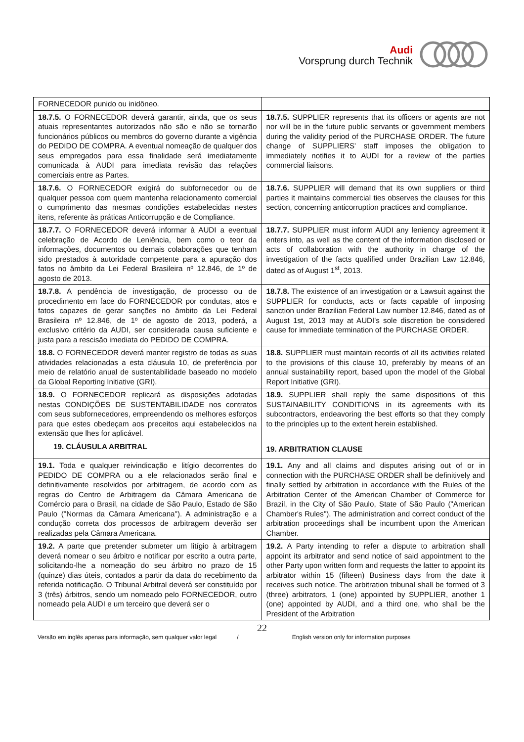Audi
Vorsprung durch Technik
| FORNECEDOR punido ou inidôneo. | |
| 18.7.5. O FORNECEDOR deverá garantir, ainda, que os seus atuais representantes autorizados não são e não se tornarão funcionários públicos ou membros do governo durante a vigência do PEDIDO DE COMPRA. A eventual nomeação de qualquer dos seus empregados para essa finalidade será imediatamente comunicada à AUDI para imediata revisão das relações comerciais entre as Partes. | 18.7.5. SUPPLIER represents that its officers or agents are not nor will be in the future public servants or government members during the validity period of the PURCHASE ORDER. The future change of SUPPLIERS' staff imposes the obligation to immediately notifies it to AUDI for a review of the parties commercial liaisons. |
| 18.7.6. O FORNECEDOR exigirá do subfornecedor ou de qualquer pessoa com quem mantenha relacionamento comercial o cumprimento das mesmas condições estabelecidas nestes itens, referente às práticas Anticorrupção e de Compliance. | 18.7.6. SUPPLIER will demand that its own suppliers or third parties it maintains commercial ties observes the clauses for this section, concerning anticorruption practices and compliance. |
| 18.7.7. O FORNECEDOR deverá informar à AUDI a eventual celebração de Acordo de Leniência, bem como o teor da informações, documentos ou demais colaborações que tenham sido prestados à autoridade competente para a apuração dos fatos no âmbito da Lei Federal Brasileira nº 12.846, de 1º de agosto de 2013. | 18.7.7. SUPPLIER must inform AUDI any leniency agreement it enters into, as well as the content of the information disclosed or acts of collaboration with the authority in charge of the investigation of the facts qualified under Brazilian Law 12.846, dated as of August 1<sup>st</sup>, 2013. |
| 18.7.8. A pendência de investigação, de processo ou de procedimento em face do FORNECEDOR por condutas, atos e fatos capazes de gerar sanções no âmbito da Lei Federal Brasileira nº 12.846, de 1º de agosto de 2013, poderá, a exclusivo critério da AUDI, ser considerada causa suficiente e justa para a rescisão imediata do PEDIDO DE COMPRA. | 18.7.8. The existence of an investigation or a Lawsuit against the SUPPLIER for conducts, acts or facts capable of imposing sanction under Brazilian Federal Law number 12.846, dated as of August 1st, 2013 may at AUDI's sole discretion be considered cause for immediate termination of the PURCHASE ORDER. |
| 18.8. O FORNECEDOR deverá manter registro de todas as suas atividades relacionadas a esta cláusula 10, de preferência por meio de relatório anual de sustentabilidade baseado no modelo da Global Reporting Initiative (GRI). | 18.8. SUPPLIER must maintain records of all its activities related to the provisions of this clause 10, preferably by means of an annual sustainability report, based upon the model of the Global Report Initiative (GRI). |
| 18.9. O FORNECEDOR replicará as disposições adotadas nestas CONDIÇÕES DE SUSTENTABILIDADE nos contratos com seus subfornecedores, empreendendo os melhores esforços para que estes obedeçam aos preceitos aqui estabelecidos na extensão que lhes for aplicável. | 18.9. SUPPLIER shall reply the same dispositions of this SUSTAINABILITY CONDITIONS in its agreements with its subcontractors, endeavoring the best efforts so that they comply to the principles up to the extent herein established. |
| 19. CLÁUSULA ARBITRAL | 19. ARBITRATION CLAUSE |
| 19.1. Toda e qualquer reivindicação e litígio decorrentes do PEDIDO DE COMPRA ou a ele relacionados serão final e definitivamente resolvidos por arbitragem, de acordo com as regras do Centro de Arbitragem da Câmara Americana de Comércio para o Brasil, na cidade de São Paulo, Estado de São Paulo ("Normas da Câmara Americana"). A administração e a condução correta dos processos de arbitragem deverão ser realizadas pela Câmara Americana. | 19.1. Any and all claims and disputes arising out of or in connection with the PURCHASE ORDER shall be definitively and finally settled by arbitration in accordance with the Rules of the Arbitration Center of the American Chamber of Commerce for Brazil, in the City of São Paulo, State of São Paulo ("American Chamber's Rules"). The administration and correct conduct of the arbitration proceedings shall be incumbent upon the American Chamber. |
| 19.2. A parte que pretender submeter um litígio à arbitragem deverá nomear o seu árbitro e notificar por escrito a outra parte, solicitando-lhe a nomeação do seu árbitro no prazo de 15 (quinze) dias úteis, contados a partir da data do recebimento da referida notificação. O Tribunal Arbitral deverá ser constituído por 3 (três) árbitros, sendo um nomeado pelo FORNECEDOR, outro nomeado pela AUDI e um terceiro que deverá ser o | 19.2. A Party intending to refer a dispute to arbitration shall appoint its arbitrator and send notice of said appointment to the other Party upon written form and requests the latter to appoint its arbitrator within 15 (fifteen) Business days from the date it receives such notice. The arbitration tribunal shall be formed of 3 (three) arbitrators, 1 (one) appointed by SUPPLIER, another 1 (one) appointed by AUDI, and a third one, who shall be the President of the Arbitration |
22
Versão em inglês apenas para informação, sem qualquer valor legal / English version only for information purposes